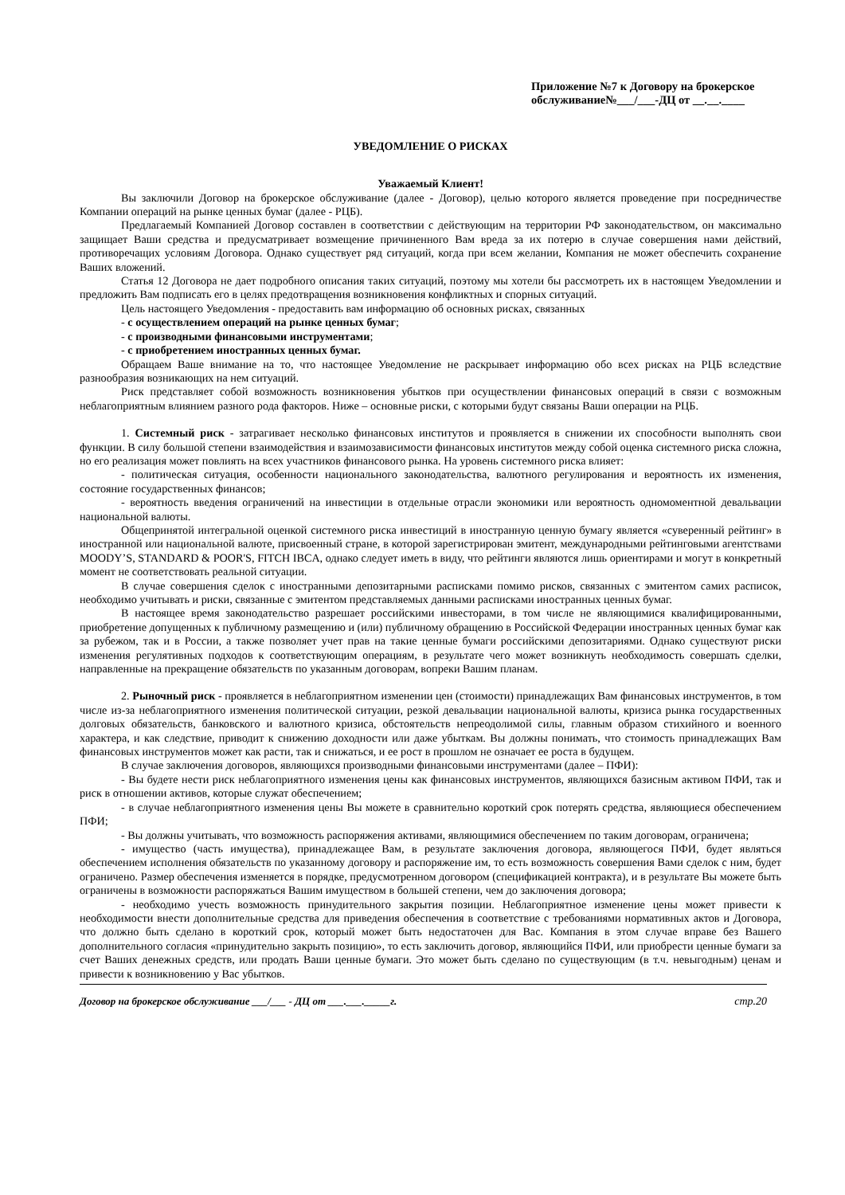Приложение №7 к Договору на брокерское обслуживание№___/___-ДЦ от __.__.____
УВЕДОМЛЕНИЕ О РИСКАХ
Уважаемый Клиент!
Вы заключили Договор на брокерское обслуживание (далее - Договор), целью которого является проведение при посредничестве Компании операций на рынке ценных бумаг (далее - РЦБ).
Предлагаемый Компанией Договор составлен в соответствии с действующим на территории РФ законодательством, он максимально защищает Ваши средства и предусматривает возмещение причиненного Вам вреда за их потерю в случае совершения нами действий, противоречащих условиям Договора. Однако существует ряд ситуаций, когда при всем желании, Компания не может обеспечить сохранение Ваших вложений.
Статья 12 Договора не дает подробного описания таких ситуаций, поэтому мы хотели бы рассмотреть их в настоящем Уведомлении и предложить Вам подписать его в целях предотвращения возникновения конфликтных и спорных ситуаций.
Цель настоящего Уведомления - предоставить вам информацию об основных рисках, связанных
- с осуществлением операций на рынке ценных бумаг;
- с производными финансовыми инструментами;
- с приобретением иностранных ценных бумаг.
Обращаем Ваше внимание на то, что настоящее Уведомление не раскрывает информацию обо всех рисках на РЦБ вследствие разнообразия возникающих на нем ситуаций.
Риск представляет собой возможность возникновения убытков при осуществлении финансовых операций в связи с возможным неблагоприятным влиянием разного рода факторов. Ниже – основные риски, с которыми будут связаны Ваши операции на РЦБ.
1. Системный риск - затрагивает несколько финансовых институтов и проявляется в снижении их способности выполнять свои функции. В силу большой степени взаимодействия и взаимозависимости финансовых институтов между собой оценка системного риска сложна, но его реализация может повлиять на всех участников финансового рынка. На уровень системного риска влияет:
- политическая ситуация, особенности национального законодательства, валютного регулирования и вероятность их изменения, состояние государственных финансов;
- вероятность введения ограничений на инвестиции в отдельные отрасли экономики или вероятность одномоментной девальвации национальной валюты.
Общепринятой интегральной оценкой системного риска инвестиций в иностранную ценную бумагу является «суверенный рейтинг» в иностранной или национальной валюте, присвоенный стране, в которой зарегистрирован эмитент, международными рейтинговыми агентствами MOODY’S, STANDARD & POOR'S, FITCH IBCA, однако следует иметь в виду, что рейтинги являются лишь ориентирами и могут в конкретный момент не соответствовать реальной ситуации.
В случае совершения сделок с иностранными депозитарными расписками помимо рисков, связанных с эмитентом самих расписок, необходимо учитывать и риски, связанные с эмитентом представляемых данными расписками иностранных ценных бумаг.
В настоящее время законодательство разрешает российскими инвесторами, в том числе не являющимися квалифицированными, приобретение допущенных к публичному размещению и (или) публичному обращению в Российской Федерации иностранных ценных бумаг как за рубежом, так и в России, а также позволяет учет прав на такие ценные бумаги российскими депозитариями. Однако существуют риски изменения регулятивных подходов к соответствующим операциям, в результате чего может возникнуть необходимость совершать сделки, направленные на прекращение обязательств по указанным договорам, вопреки Вашим планам.
2. Рыночный риск - проявляется в неблагоприятном изменении цен (стоимости) принадлежащих Вам финансовых инструментов, в том числе из-за неблагоприятного изменения политической ситуации, резкой девальвации национальной валюты, кризиса рынка государственных долговых обязательств, банковского и валютного кризиса, обстоятельств непреодолимой силы, главным образом стихийного и военного характера, и как следствие, приводит к снижению доходности или даже убыткам. Вы должны понимать, что стоимость принадлежащих Вам финансовых инструментов может как расти, так и снижаться, и ее рост в прошлом не означает ее роста в будущем.
В случае заключения договоров, являющихся производными финансовыми инструментами (далее – ПФИ):
- Вы будете нести риск неблагоприятного изменения цены как финансовых инструментов, являющихся базисным активом ПФИ, так и риск в отношении активов, которые служат обеспечением;
- в случае неблагоприятного изменения цены Вы можете в сравнительно короткий срок потерять средства, являющиеся обеспечением ПФИ;
- Вы должны учитывать, что возможность распоряжения активами, являющимися обеспечением по таким договорам, ограничена;
- имущество (часть имущества), принадлежащее Вам, в результате заключения договора, являющегося ПФИ, будет являться обеспечением исполнения обязательств по указанному договору и распоряжение им, то есть возможность совершения Вами сделок с ним, будет ограничено. Размер обеспечения изменяется в порядке, предусмотренном договором (спецификацией контракта), и в результате Вы можете быть ограничены в возможности распоряжаться Вашим имуществом в большей степени, чем до заключения договора;
- необходимо учесть возможность принудительного закрытия позиции. Неблагоприятное изменение цены может привести к необходимости внести дополнительные средства для приведения обеспечения в соответствие с требованиями нормативных актов и Договора, что должно быть сделано в короткий срок, который может быть недостаточен для Вас. Компания в этом случае вправе без Вашего дополнительного согласия «принудительно закрыть позицию», то есть заключить договор, являющийся ПФИ, или приобрести ценные бумаги за счет Ваших денежных средств, или продать Ваши ценные бумаги. Это может быть сделано по существующим (в т.ч. невыгодным) ценам и привести к возникновению у Вас убытков.
Договор на брокерское обслуживание ___/___ - ДЦ от ___.___._____г. стр.20